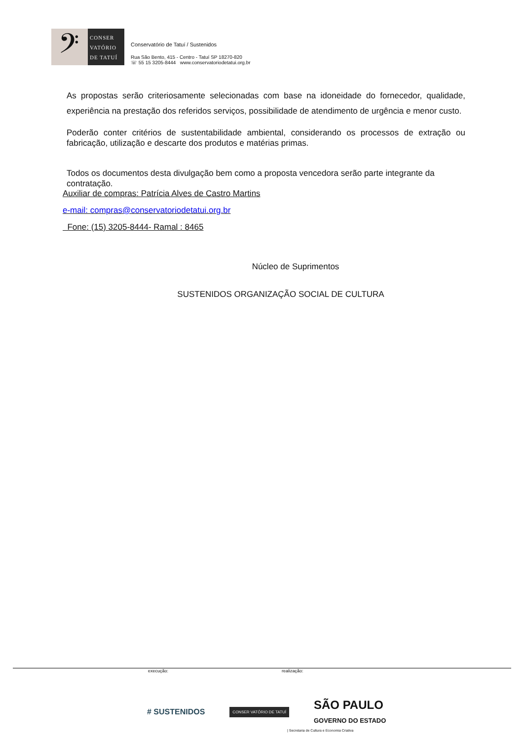𝄢
CONSER
VATÓRIO
DE TATUÍ
Conservatório de Tatuí / Sustenidos
Rua São Bento, 415 - Centro - Tatuí SP 18270-820
☏ 55 15 3205-8444 www.conservatoriodetatui.org.br
As propostas serão criteriosamente selecionadas com base na idoneidade do fornecedor, qualidade, experiência na prestação dos referidos serviços, possibilidade de atendimento de urgência e menor custo.
Poderão conter critérios de sustentabilidade ambiental, considerando os processos de extração ou fabricação, utilização e descarte dos produtos e matérias primas.
Todos os documentos desta divulgação bem como a proposta vencedora serão parte integrante da contratação.
Auxiliar de compras: Patrícia Alves de Castro Martins
e-mail: compras@conservatoriodetatui.org.br
Fone: (15) 3205-8444- Ramal : 8465
Núcleo de Suprimentos
SUSTENIDOS ORGANIZAÇÃO SOCIAL DE CULTURA
execução: realização:
# SUSTENIDOS CONSER VATÓRIO DE TATUÍ SÃO PAULO
GOVERNO DO ESTADO
| Secretaria de Cultura e Economia Criativa